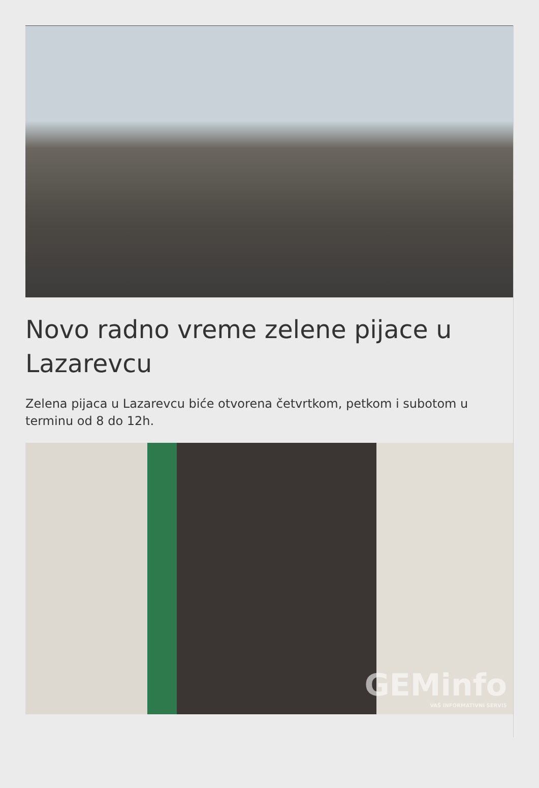Novo radno vreme zelene pijace u Lazarevcu
Zelena pijaca u Lazarevcu biće otvorena četvrtkom, petkom i subotom u terminu od 8 do 12h.
GEMinfo
VAŠ INFORMATIVNI SERVIS